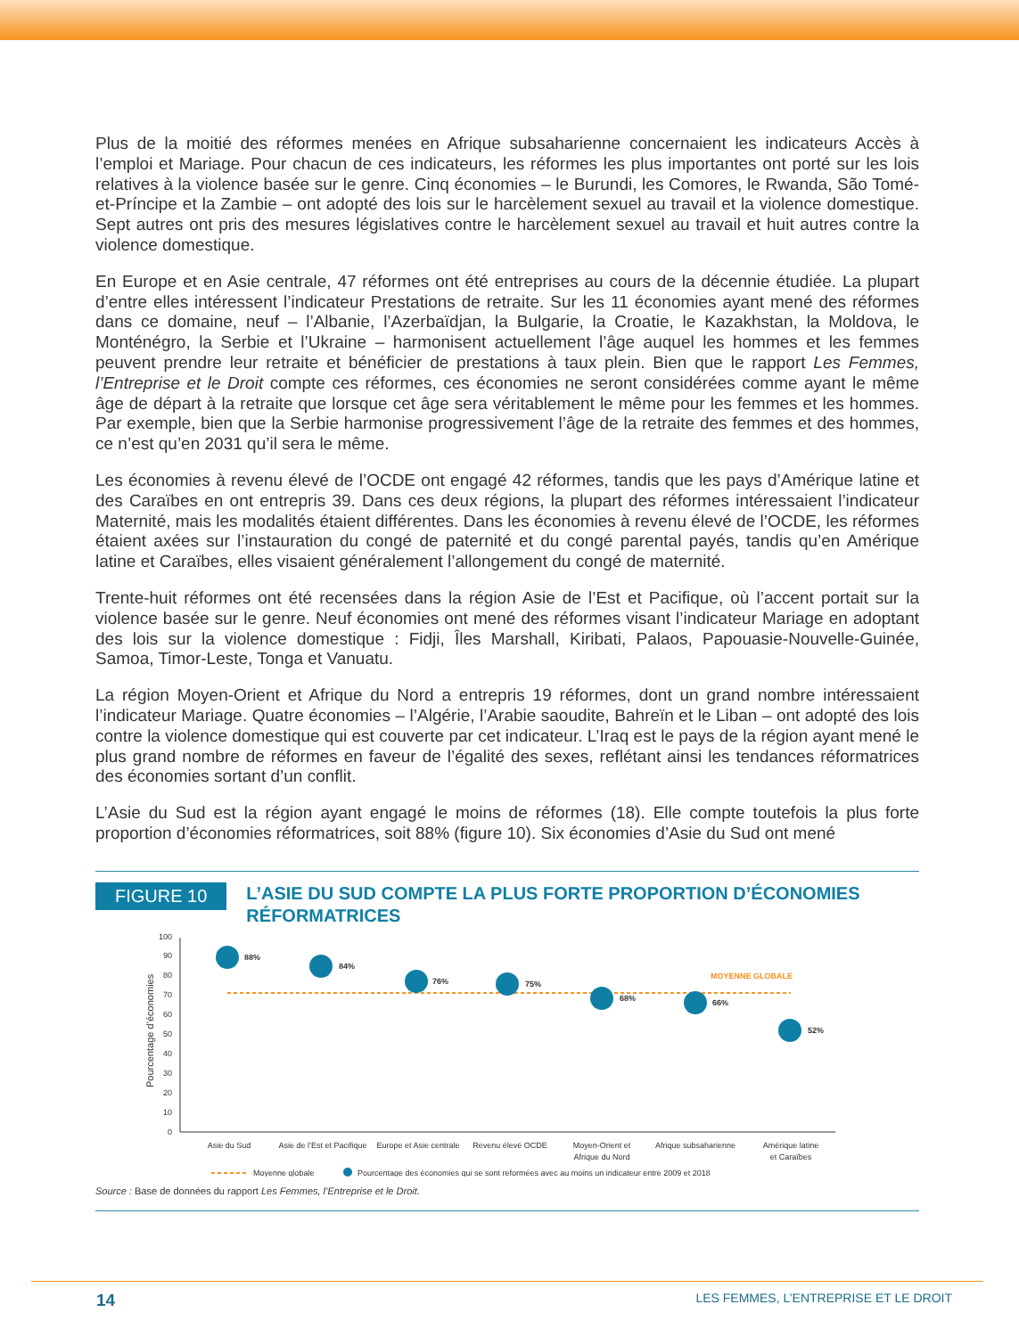Plus de la moitié des réformes menées en Afrique subsaharienne concernaient les indicateurs Accès à l’emploi et Mariage. Pour chacun de ces indicateurs, les réformes les plus importantes ont porté sur les lois relatives à la violence basée sur le genre. Cinq économies – le Burundi, les Comores, le Rwanda, São Tomé-et-Príncipe et la Zambie – ont adopté des lois sur le harcèlement sexuel au travail et la violence domestique. Sept autres ont pris des mesures législatives contre le harcèlement sexuel au travail et huit autres contre la violence domestique.
En Europe et en Asie centrale, 47 réformes ont été entreprises au cours de la décennie étudiée. La plupart d’entre elles intéressent l’indicateur Prestations de retraite. Sur les 11 économies ayant mené des réformes dans ce domaine, neuf – l’Albanie, l’Azerbaïdjan, la Bulgarie, la Croatie, le Kazakhstan, la Moldova, le Monténégro, la Serbie et l’Ukraine – harmonisent actuellement l’âge auquel les hommes et les femmes peuvent prendre leur retraite et bénéficier de prestations à taux plein. Bien que le rapport Les Femmes, l’Entreprise et le Droit compte ces réformes, ces économies ne seront considérées comme ayant le même âge de départ à la retraite que lorsque cet âge sera véritablement le même pour les femmes et les hommes. Par exemple, bien que la Serbie harmonise progressivement l’âge de la retraite des femmes et des hommes, ce n’est qu’en 2031 qu’il sera le même.
Les économies à revenu élevé de l’OCDE ont engagé 42 réformes, tandis que les pays d’Amérique latine et des Caraïbes en ont entrepris 39. Dans ces deux régions, la plupart des réformes intéressaient l’indicateur Maternité, mais les modalités étaient différentes. Dans les économies à revenu élevé de l’OCDE, les réformes étaient axées sur l’instauration du congé de paternité et du congé parental payés, tandis qu’en Amérique latine et Caraïbes, elles visaient généralement l’allongement du congé de maternité.
Trente-huit réformes ont été recensées dans la région Asie de l’Est et Pacifique, où l’accent portait sur la violence basée sur le genre. Neuf économies ont mené des réformes visant l’indicateur Mariage en adoptant des lois sur la violence domestique : Fidji, Îles Marshall, Kiribati, Palaos, Papouasie-Nouvelle-Guinée, Samoa, Timor-Leste, Tonga et Vanuatu.
La région Moyen-Orient et Afrique du Nord a entrepris 19 réformes, dont un grand nombre intéressaient l’indicateur Mariage. Quatre économies – l’Algérie, l’Arabie saoudite, Bahreïn et le Liban – ont adopté des lois contre la violence domestique qui est couverte par cet indicateur. L’Iraq est le pays de la région ayant mené le plus grand nombre de réformes en faveur de l’égalité des sexes, reflétant ainsi les tendances réformatrices des économies sortant d’un conflit.
L’Asie du Sud est la région ayant engagé le moins de réformes (18). Elle compte toutefois la plus forte proportion d’économies réformatrices, soit 88% (figure 10). Six économies d’Asie du Sud ont mené
FIGURE 10
L’ASIE DU SUD COMPTE LA PLUS FORTE PROPORTION D’ÉCONOMIES RÉFORMATRICES
Pourcentage d’économies
0
10
20
30
40
50
60
70
80
90
100
MOYENNE GLOBALE
88%
84%
76%
75%
68%
66%
52%
Asie du Sud
Asie de l’Est et Pacifique
Europe et Asie centrale
Revenu élevé OCDE
Moyen-Orient et
Afrique du Nord
Afrique subsaharienne
Amérique latine
et Caraïbes
Moyenne globale
Pourcentage des économies qui se sont reformées avec au moins un indicateur entre 2009 et 2018
Source : Base de données du rapport Les Femmes, l’Entreprise et le Droit.
14 LES FEMMES, L’ENTREPRISE ET LE DROIT